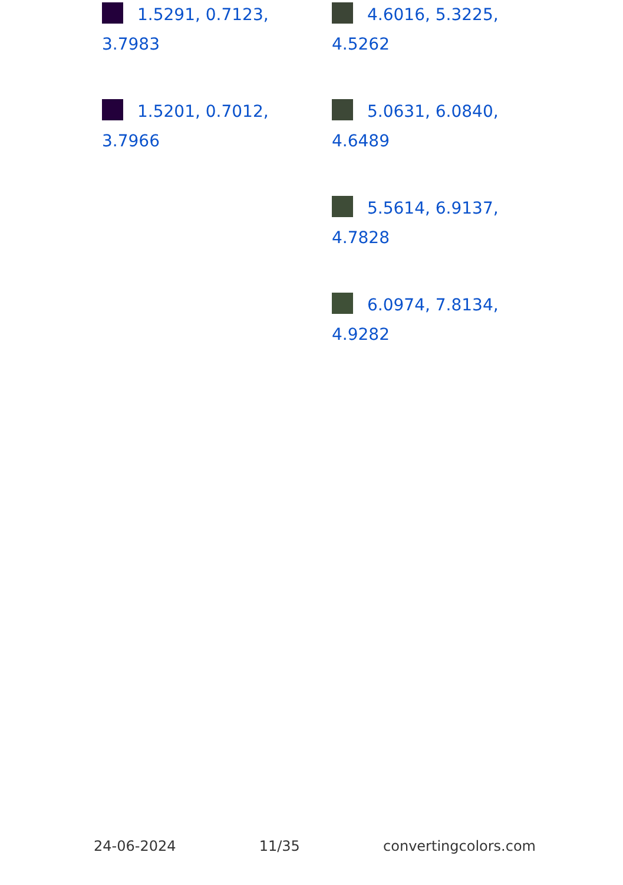1.5291, 0.7123, 3.7983
1.5201, 0.7012, 3.7966
4.6016, 5.3225, 4.5262
5.0631, 6.0840, 4.6489
5.5614, 6.9137, 4.7828
6.0974, 7.8134, 4.9282
24-06-2024 11/35 convertingcolors.com